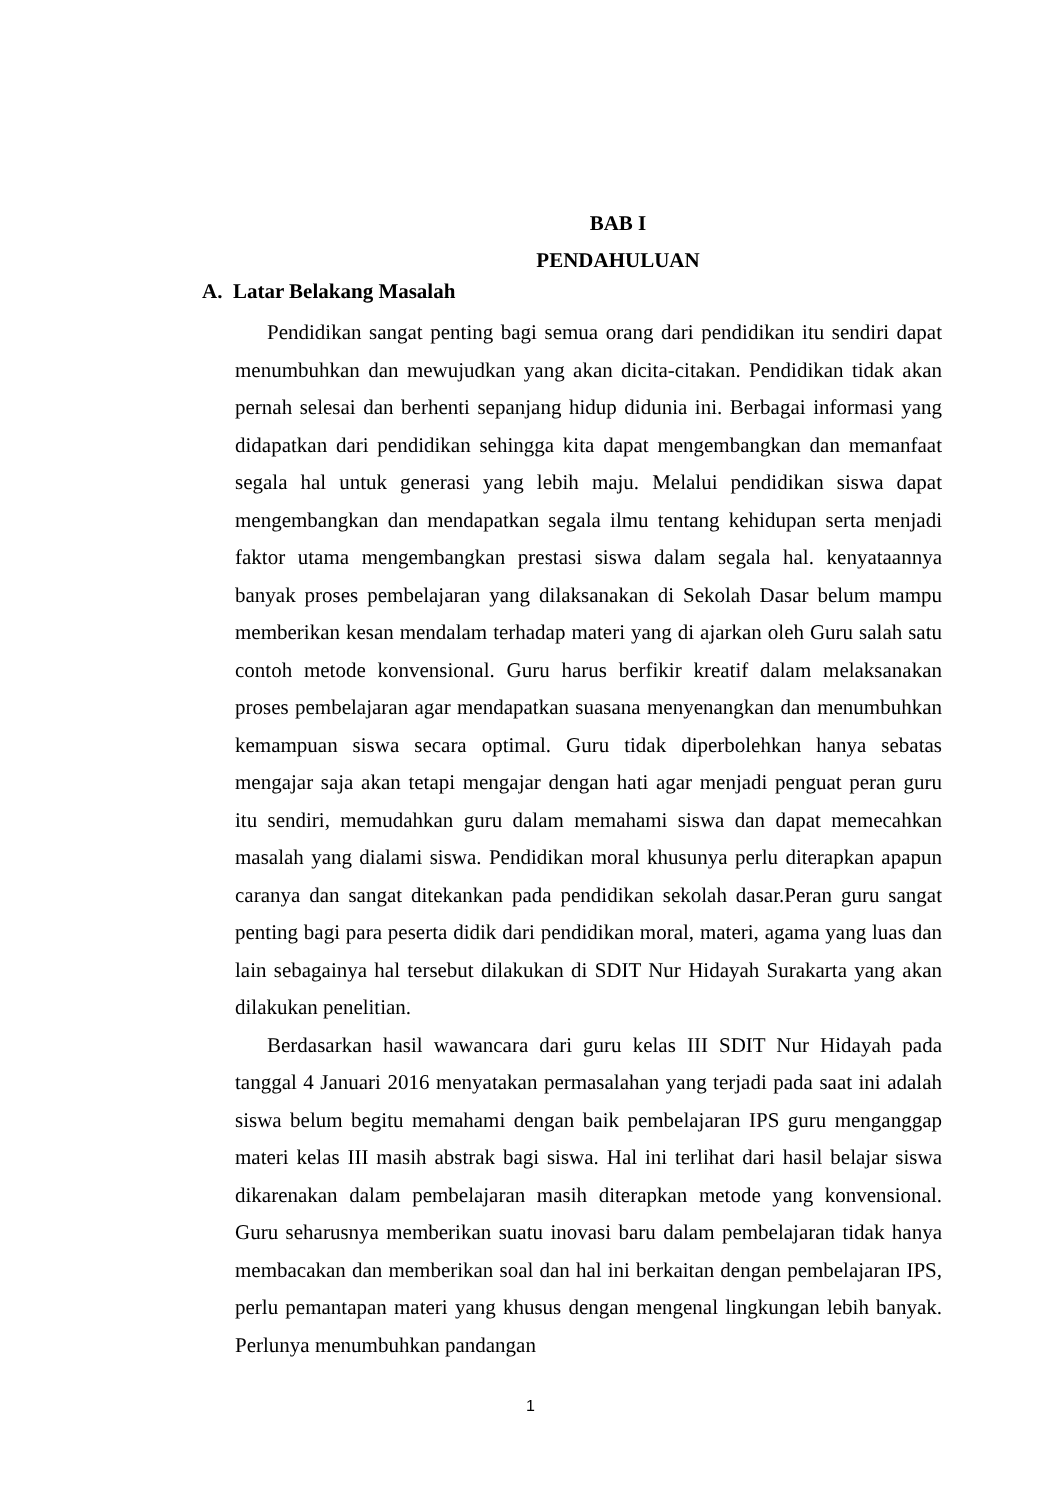BAB I
PENDAHULUAN
A. Latar Belakang Masalah
Pendidikan sangat penting bagi semua orang dari pendidikan itu sendiri dapat menumbuhkan dan mewujudkan yang akan dicita-citakan. Pendidikan tidak akan pernah selesai dan berhenti sepanjang hidup didunia ini. Berbagai informasi yang didapatkan dari pendidikan sehingga kita dapat mengembangkan dan memanfaat segala hal untuk generasi yang lebih maju. Melalui pendidikan siswa dapat mengembangkan dan mendapatkan segala ilmu tentang kehidupan serta menjadi faktor utama mengembangkan prestasi siswa dalam segala hal. kenyataannya banyak proses pembelajaran yang dilaksanakan di Sekolah Dasar belum mampu memberikan kesan mendalam terhadap materi yang di ajarkan oleh Guru salah satu contoh metode konvensional. Guru harus berfikir kreatif dalam melaksanakan proses pembelajaran agar mendapatkan suasana menyenangkan dan menumbuhkan kemampuan siswa secara optimal. Guru tidak diperbolehkan hanya sebatas mengajar saja akan tetapi mengajar dengan hati agar menjadi penguat peran guru itu sendiri, memudahkan guru dalam memahami siswa dan dapat memecahkan masalah yang dialami siswa. Pendidikan moral khusunya perlu diterapkan apapun caranya dan sangat ditekankan pada pendidikan sekolah dasar.Peran guru sangat penting bagi para peserta didik dari pendidikan moral, materi, agama yang luas dan lain sebagainya hal tersebut dilakukan di SDIT Nur Hidayah Surakarta yang akan dilakukan penelitian.
Berdasarkan hasil wawancara dari guru kelas III SDIT Nur Hidayah pada tanggal 4 Januari 2016 menyatakan permasalahan yang terjadi pada saat ini adalah siswa belum begitu memahami dengan baik pembelajaran IPS guru menganggap materi kelas III masih abstrak bagi siswa. Hal ini terlihat dari hasil belajar siswa dikarenakan dalam pembelajaran masih diterapkan metode yang konvensional. Guru seharusnya memberikan suatu inovasi baru dalam pembelajaran tidak hanya membacakan dan memberikan soal dan hal ini berkaitan dengan pembelajaran IPS, perlu pemantapan materi yang khusus dengan mengenal lingkungan lebih banyak. Perlunya menumbuhkan pandangan
1